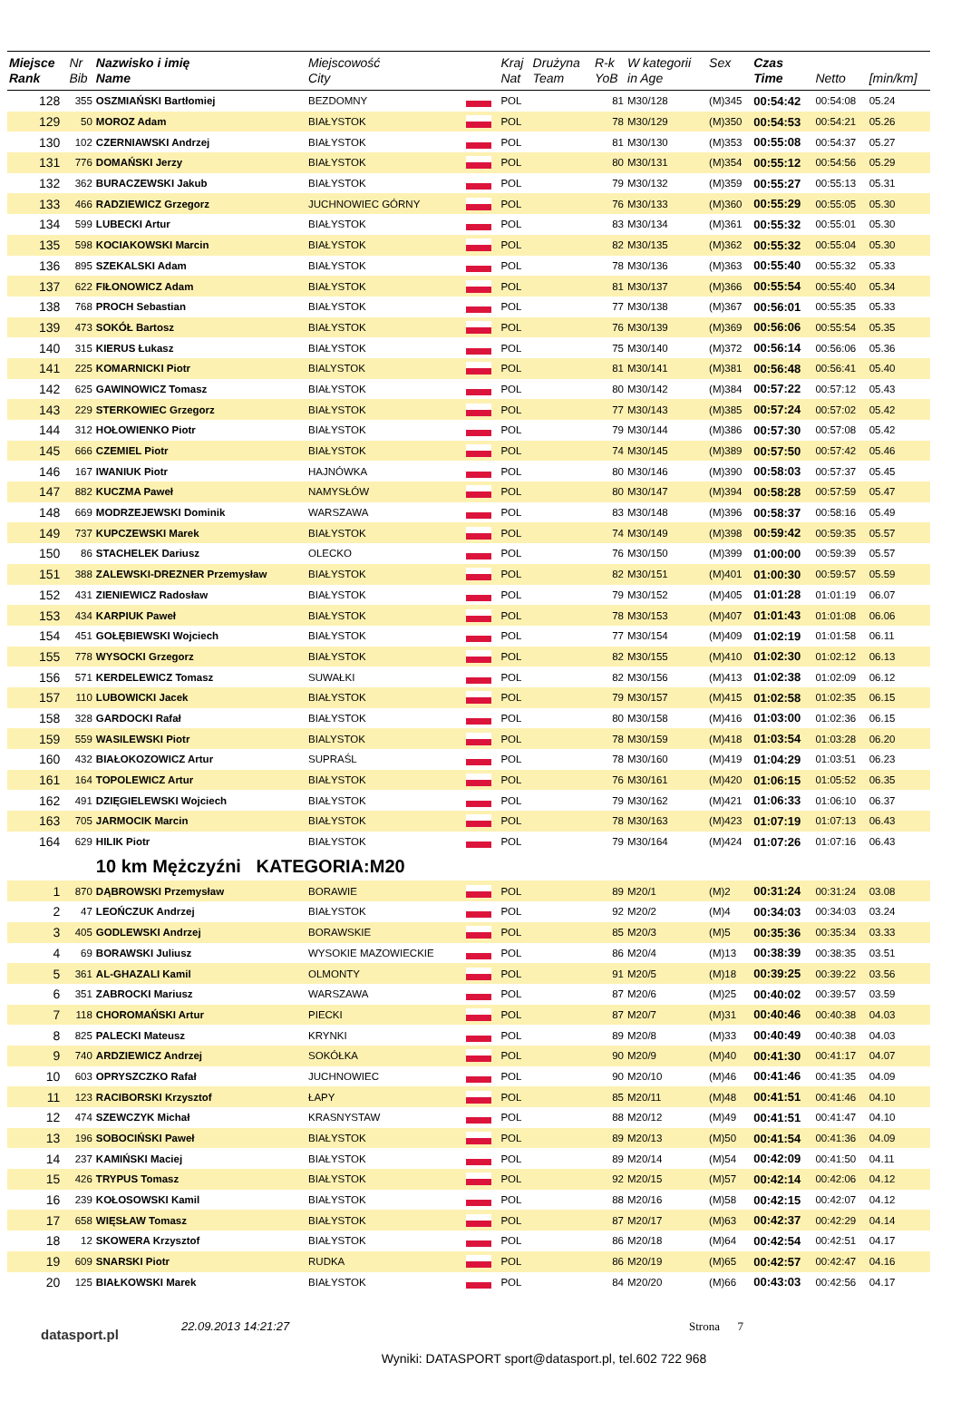| Miejsce Rank | Nr Bib | Nazwisko i imię Name | Miejscowość City | | Kraj Nat | Drużyna Team | R-k YoB | W kategorii in Age | Sex | Czas Time | Netto | [min/km] |
| --- | --- | --- | --- | --- | --- | --- | --- | --- | --- | --- | --- | --- |
| 128 | 355 | OSZMIAŃSKI Bartłomiej | BEZDOMNY | | POL | | 81 | M30/128 | (M)345 | 00:54:42 | 00:54:08 | 05.24 |
| 129 | 50 | MOROZ Adam | BIAŁYSTOK | | POL | | 78 | M30/129 | (M)350 | 00:54:53 | 00:54:21 | 05.26 |
| 130 | 102 | CZERNIAWSKI Andrzej | BIAŁYSTOK | | POL | | 81 | M30/130 | (M)353 | 00:55:08 | 00:54:37 | 05.27 |
| 131 | 776 | DOMAŃSKI Jerzy | BIAŁYSTOK | | POL | | 80 | M30/131 | (M)354 | 00:55:12 | 00:54:56 | 05.29 |
| 132 | 362 | BURACZEWSKI Jakub | BIAŁYSTOK | | POL | | 79 | M30/132 | (M)359 | 00:55:27 | 00:55:13 | 05.31 |
| 133 | 466 | RADZIEWICZ Grzegorz | JUCHNOWIEC GÓRNY | | POL | | 76 | M30/133 | (M)360 | 00:55:29 | 00:55:05 | 05.30 |
| 134 | 599 | LUBECKI Artur | BIAŁYSTOK | | POL | | 83 | M30/134 | (M)361 | 00:55:32 | 00:55:01 | 05.30 |
| 135 | 598 | KOCIAKOWSKI Marcin | BIAŁYSTOK | | POL | | 82 | M30/135 | (M)362 | 00:55:32 | 00:55:04 | 05.30 |
| 136 | 895 | SZEKALSKI Adam | BIAŁYSTOK | | POL | | 78 | M30/136 | (M)363 | 00:55:40 | 00:55:32 | 05.33 |
| 137 | 622 | FIŁONOWICZ Adam | BIAŁYSTOK | | POL | | 81 | M30/137 | (M)366 | 00:55:54 | 00:55:40 | 05.34 |
| 138 | 768 | PROCH Sebastian | BIAŁYSTOK | | POL | | 77 | M30/138 | (M)367 | 00:56:01 | 00:55:35 | 05.33 |
| 139 | 473 | SOKÓŁ Bartosz | BIAŁYSTOK | | POL | | 76 | M30/139 | (M)369 | 00:56:06 | 00:55:54 | 05.35 |
| 140 | 315 | KIERUS Łukasz | BIAŁYSTOK | | POL | | 75 | M30/140 | (M)372 | 00:56:14 | 00:56:06 | 05.36 |
| 141 | 225 | KOMARNICKI Piotr | BIALYSTOK | | POL | | 81 | M30/141 | (M)381 | 00:56:48 | 00:56:41 | 05.40 |
| 142 | 625 | GAWINOWICZ Tomasz | BIAŁYSTOK | | POL | | 80 | M30/142 | (M)384 | 00:57:22 | 00:57:12 | 05.43 |
| 143 | 229 | STERKOWIEC Grzegorz | BIAŁYSTOK | | POL | | 77 | M30/143 | (M)385 | 00:57:24 | 00:57:02 | 05.42 |
| 144 | 312 | HOŁOWIENKO Piotr | BIAŁYSTOK | | POL | | 79 | M30/144 | (M)386 | 00:57:30 | 00:57:08 | 05.42 |
| 145 | 666 | CZEMIEL Piotr | BIAŁYSTOK | | POL | | 74 | M30/145 | (M)389 | 00:57:50 | 00:57:42 | 05.46 |
| 146 | 167 | IWANIUK Piotr | HAJNÓWKA | | POL | | 80 | M30/146 | (M)390 | 00:58:03 | 00:57:37 | 05.45 |
| 147 | 882 | KUCZMA Paweł | NAMYSŁÓW | | POL | | 80 | M30/147 | (M)394 | 00:58:28 | 00:57:59 | 05.47 |
| 148 | 669 | MODRZEJEWSKI Dominik | WARSZAWA | | POL | | 83 | M30/148 | (M)396 | 00:58:37 | 00:58:16 | 05.49 |
| 149 | 737 | KUPCZEWSKI Marek | BIAŁYSTOK | | POL | | 74 | M30/149 | (M)398 | 00:59:42 | 00:59:35 | 05.57 |
| 150 | 86 | STACHELEK Dariusz | OLECKO | | POL | | 76 | M30/150 | (M)399 | 01:00:00 | 00:59:39 | 05.57 |
| 151 | 388 | ZALEWSKI-DREZNER Przemysław | BIAŁYSTOK | | POL | | 82 | M30/151 | (M)401 | 01:00:30 | 00:59:57 | 05.59 |
| 152 | 431 | ZIENIEWICZ Radosław | BIAŁYSTOK | | POL | | 79 | M30/152 | (M)405 | 01:01:28 | 01:01:19 | 06.07 |
| 153 | 434 | KARPIUK Paweł | BIAŁYSTOK | | POL | | 78 | M30/153 | (M)407 | 01:01:43 | 01:01:08 | 06.06 |
| 154 | 451 | GOŁĘBIEWSKI Wojciech | BIAŁYSTOK | | POL | | 77 | M30/154 | (M)409 | 01:02:19 | 01:01:58 | 06.11 |
| 155 | 778 | WYSOCKI Grzegorz | BIAŁYSTOK | | POL | | 82 | M30/155 | (M)410 | 01:02:30 | 01:02:12 | 06.13 |
| 156 | 571 | KERDELEWICZ Tomasz | SUWAŁKI | | POL | | 82 | M30/156 | (M)413 | 01:02:38 | 01:02:09 | 06.12 |
| 157 | 110 | LUBOWICKI Jacek | BIAŁYSTOK | | POL | | 79 | M30/157 | (M)415 | 01:02:58 | 01:02:35 | 06.15 |
| 158 | 328 | GARDOCKI Rafał | BIAŁYSTOK | | POL | | 80 | M30/158 | (M)416 | 01:03:00 | 01:02:36 | 06.15 |
| 159 | 559 | WASILEWSKI Piotr | BIALYSTOK | | POL | | 78 | M30/159 | (M)418 | 01:03:54 | 01:03:28 | 06.20 |
| 160 | 432 | BIAŁOKOZOWICZ Artur | SUPRAŚL | | POL | | 78 | M30/160 | (M)419 | 01:04:29 | 01:03:51 | 06.23 |
| 161 | 164 | TOPOLEWICZ Artur | BIAŁYSTOK | | POL | | 76 | M30/161 | (M)420 | 01:06:15 | 01:05:52 | 06.35 |
| 162 | 491 | DZIĘGIELEWSKI Wojciech | BIAŁYSTOK | | POL | | 79 | M30/162 | (M)421 | 01:06:33 | 01:06:10 | 06.37 |
| 163 | 705 | JARMOCIK Marcin | BIAŁYSTOK | | POL | | 78 | M30/163 | (M)423 | 01:07:19 | 01:07:13 | 06.43 |
| 164 | 629 | HILIK Piotr | BIAŁYSTOK | | POL | | 79 | M30/164 | (M)424 | 01:07:26 | 01:07:16 | 06.43 |
| | | 10 km Mężczyźni KATEGORIA:M20 | | | | | | | | | | |
| 1 | 870 | DĄBROWSKI Przemysław | BORAWIE | | POL | | 89 | M20/1 | (M)2 | 00:31:24 | 00:31:24 | 03.08 |
| 2 | 47 | LEOŃCZUK Andrzej | BIAŁYSTOK | | POL | | 92 | M20/2 | (M)4 | 00:34:03 | 00:34:03 | 03.24 |
| 3 | 405 | GODLEWSKI Andrzej | BORAWSKIE | | POL | | 85 | M20/3 | (M)5 | 00:35:36 | 00:35:34 | 03.33 |
| 4 | 69 | BORAWSKI Juliusz | WYSOKIE MAZOWIECKIE | | POL | | 86 | M20/4 | (M)13 | 00:38:39 | 00:38:35 | 03.51 |
| 5 | 361 | AL-GHAZALI Kamil | OLMONTY | | POL | | 91 | M20/5 | (M)18 | 00:39:25 | 00:39:22 | 03.56 |
| 6 | 351 | ZABROCKI Mariusz | WARSZAWA | | POL | | 87 | M20/6 | (M)25 | 00:40:02 | 00:39:57 | 03.59 |
| 7 | 118 | CHOROMAŃSKI Artur | PIECKI | | POL | | 87 | M20/7 | (M)31 | 00:40:46 | 00:40:38 | 04.03 |
| 8 | 825 | PALECKI Mateusz | KRYNKI | | POL | | 89 | M20/8 | (M)33 | 00:40:49 | 00:40:38 | 04.03 |
| 9 | 740 | ARDZIEWICZ Andrzej | SOKÓŁKA | | POL | | 90 | M20/9 | (M)40 | 00:41:30 | 00:41:17 | 04.07 |
| 10 | 603 | OPRYSZCZKO Rafał | JUCHNOWIEC | | POL | | 90 | M20/10 | (M)46 | 00:41:46 | 00:41:35 | 04.09 |
| 11 | 123 | RACIBORSKI Krzysztof | ŁAPY | | POL | | 85 | M20/11 | (M)48 | 00:41:51 | 00:41:46 | 04.10 |
| 12 | 474 | SZEWCZYK Michał | KRASNYSTAW | | POL | | 88 | M20/12 | (M)49 | 00:41:51 | 00:41:47 | 04.10 |
| 13 | 196 | SOBOCIŃSKI Paweł | BIAŁYSTOK | | POL | | 89 | M20/13 | (M)50 | 00:41:54 | 00:41:36 | 04.09 |
| 14 | 237 | KAMIŃSKI Maciej | BIAŁYSTOK | | POL | | 89 | M20/14 | (M)54 | 00:42:09 | 00:41:50 | 04.11 |
| 15 | 426 | TRYPUS Tomasz | BIAŁYSTOK | | POL | | 92 | M20/15 | (M)57 | 00:42:14 | 00:42:06 | 04.12 |
| 16 | 239 | KOŁOSOWSKI Kamil | BIAŁYSTOK | | POL | | 88 | M20/16 | (M)58 | 00:42:15 | 00:42:07 | 04.12 |
| 17 | 658 | WIĘSŁAW Tomasz | BIAŁYSTOK | | POL | | 87 | M20/17 | (M)63 | 00:42:37 | 00:42:29 | 04.14 |
| 18 | 12 | SKOWERA Krzysztof | BIAŁYSTOK | | POL | | 86 | M20/18 | (M)64 | 00:42:54 | 00:42:51 | 04.17 |
| 19 | 609 | SNARSKI Piotr | RUDKA | | POL | | 86 | M20/19 | (M)65 | 00:42:57 | 00:42:47 | 04.16 |
| 20 | 125 | BIAŁKOWSKI Marek | BIAŁYSTOK | | POL | | 84 | M20/20 | (M)66 | 00:43:03 | 00:42:56 | 04.17 |
datasport.pl
22.09.2013 14:21:27 Strona 7
Wyniki: DATASPORT sport@datasport.pl, tel.602 722 968